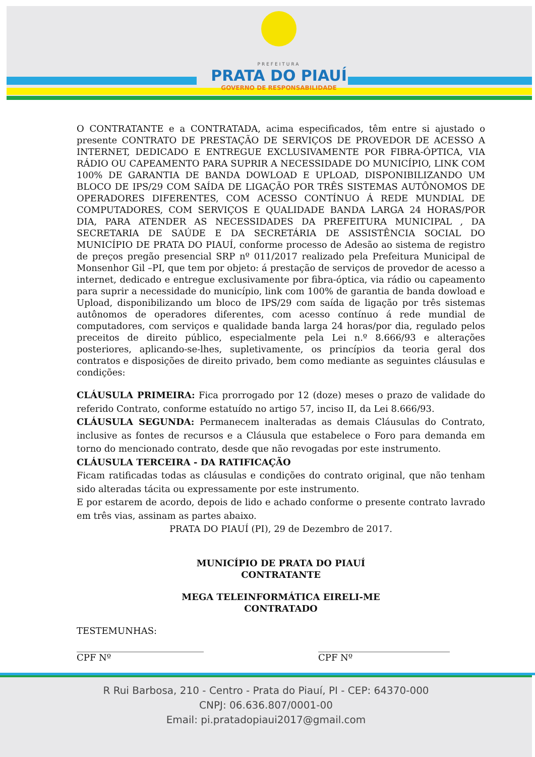PREFEITURA
PRATA DO PIAUÍ
GOVERNO DE RESPONSABILIDADE
O CONTRATANTE e a CONTRATADA, acima especificados, têm entre si ajustado o presente CONTRATO DE PRESTAÇÃO DE SERVIÇOS DE PROVEDOR DE ACESSO A INTERNET, DEDICADO E ENTREGUE EXCLUSIVAMENTE POR FIBRA-ÓPTICA, VIA RÁDIO OU CAPEAMENTO PARA SUPRIR A NECESSIDADE DO MUNICÍPIO, LINK COM 100% DE GARANTIA DE BANDA DOWLOAD E UPLOAD, DISPONIBILIZANDO UM BLOCO DE IPS/29 COM SAÍDA DE LIGAÇÃO POR TRÊS SISTEMAS AUTÔNOMOS DE OPERADORES DIFERENTES, COM ACESSO CONTÍNUO Á REDE MUNDIAL DE COMPUTADORES, COM SERVIÇOS E QUALIDADE BANDA LARGA 24 HORAS/POR DIA, PARA ATENDER AS NECESSIDADES DA PREFEITURA MUNICIPAL , DA SECRETARIA DE SAÚDE E DA SECRETÁRIA DE ASSISTÊNCIA SOCIAL DO MUNICÍPIO DE PRATA DO PIAUÍ, conforme processo de Adesão ao sistema de registro de preços pregão presencial SRP nº 011/2017 realizado pela Prefeitura Municipal de Monsenhor Gil –PI, que tem por objeto: á prestação de serviços de provedor de acesso a internet, dedicado e entregue exclusivamente por fibra-óptica, via rádio ou capeamento para suprir a necessidade do município, link com 100% de garantia de banda dowload e Upload, disponibilizando um bloco de IPS/29 com saída de ligação por três sistemas autônomos de operadores diferentes, com acesso contínuo á rede mundial de computadores, com serviços e qualidade banda larga 24 horas/por dia, regulado pelos preceitos de direito público, especialmente pela Lei n.º 8.666/93 e alterações posteriores, aplicando-se-lhes, supletivamente, os princípios da teoria geral dos contratos e disposições de direito privado, bem como mediante as seguintes cláusulas e condições:
CLÁUSULA PRIMEIRA: Fica prorrogado por 12 (doze) meses o prazo de validade do referido Contrato, conforme estatuído no artigo 57, inciso II, da Lei 8.666/93.
CLÁUSULA SEGUNDA: Permanecem inalteradas as demais Cláusulas do Contrato, inclusive as fontes de recursos e a Cláusula que estabelece o Foro para demanda em torno do mencionado contrato, desde que não revogadas por este instrumento.
CLÁUSULA TERCEIRA - DA RATIFICAÇÃO
Ficam ratificadas todas as cláusulas e condições do contrato original, que não tenham sido alteradas tácita ou expressamente por este instrumento.
E por estarem de acordo, depois de lido e achado conforme o presente contrato lavrado em três vias, assinam as partes abaixo.
PRATA DO PIAUÍ (PI), 29 de Dezembro de 2017.
MUNICÍPIO DE PRATA DO PIAUÍ
CONTRATANTE
MEGA TELEINFORMÁTICA EIRELI-ME
CONTRATADO
TESTEMUNHAS:
____________________________
CPF Nº
_____________________________
CPF Nº
R Rui Barbosa, 210 - Centro - Prata do Piauí, PI - CEP: 64370-000
CNPJ: 06.636.807/0001-00
Email: pi.pratadopiaui2017@gmail.com